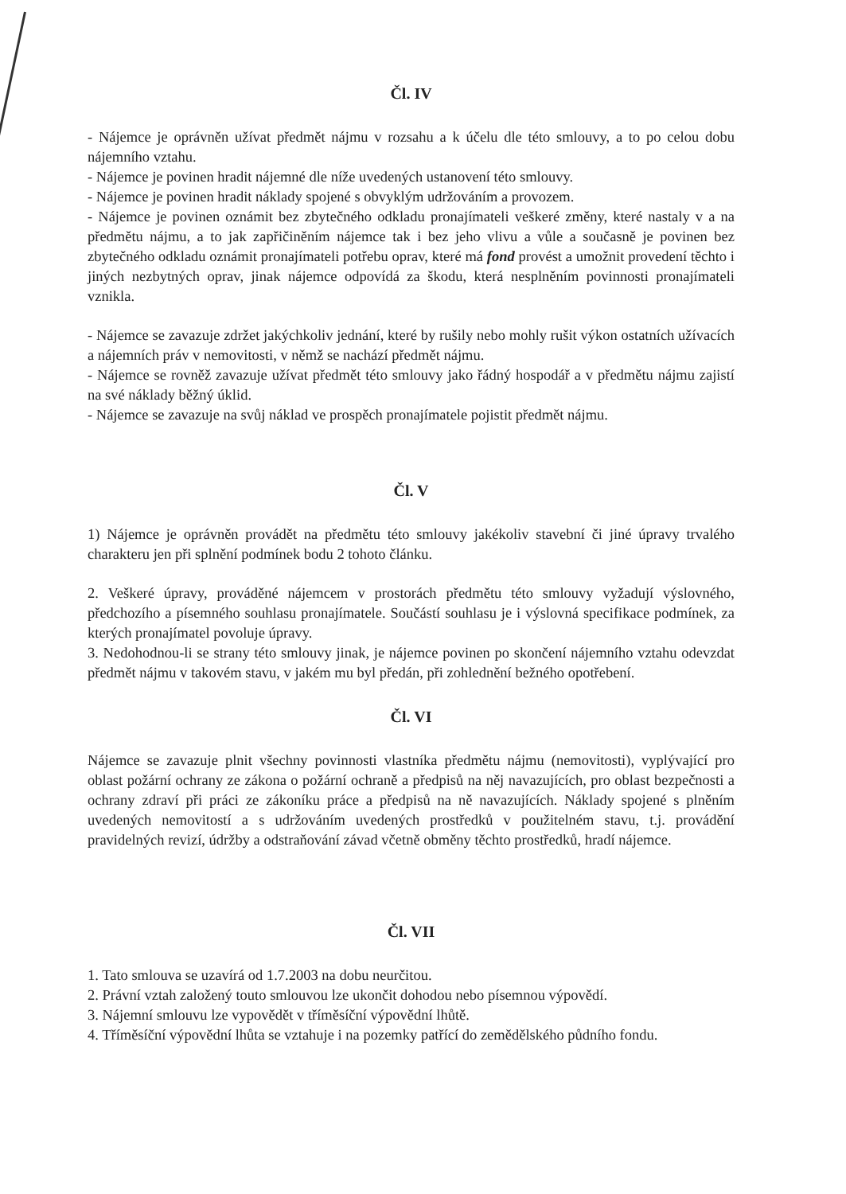Čl. IV
- Nájemce je oprávněn užívat předmět nájmu v rozsahu a k účelu dle této smlouvy, a to po celou dobu nájemního vztahu.
- Nájemce je povinen hradit nájemné dle níže uvedených ustanovení této smlouvy.
- Nájemce je povinen hradit náklady spojené s obvyklým udržováním a provozem.
- Nájemce je povinen oznámit bez zbytečného odkladu pronajímateli veškeré změny, které nastaly v a na předmětu nájmu, a to jak zapřičiněním nájemce tak i bez jeho vlivu a vůle a současně je povinen bez zbytečného odkladu oznámit pronajímateli potřebu oprav, které má fond provést a umožnit provedení těchto i jiných nezbytných oprav, jinak nájemce odpovídá za škodu, která nesplněním povinnosti pronajímateli vznikla.
- Nájemce se zavazuje zdržet jakýchkoliv jednání, které by rušily nebo mohly rušit výkon ostatních užívacích a nájemních práv v nemovitosti, v němž se nachází předmět nájmu.
- Nájemce se rovněž zavazuje užívat předmět této smlouvy jako řádný hospodář a v předmětu nájmu zajistí na své náklady běžný úklid.
- Nájemce se zavazuje na svůj náklad ve prospěch pronajímatele pojistit předmět nájmu.
Čl. V
1) Nájemce je oprávněn provádět na předmětu této smlouvy jakékoliv stavební či jiné úpravy trvalého charakteru jen při splnění podmínek bodu 2 tohoto článku.
2. Veškeré úpravy, prováděné nájemcem v prostorách předmětu této smlouvy vyžadují výslovného, předchozího a písemného souhlasu pronajímatele. Součástí souhlasu je i výslovná specifikace podmínek, za kterých pronajímatel povoluje úpravy.
3. Nedohodnou-li se strany této smlouvy jinak, je nájemce povinen po skončení nájemního vztahu odevzdat předmět nájmu v takovém stavu, v jakém mu byl předán, při zohlednění bežného opotřebení.
Čl. VI
Nájemce se zavazuje plnit všechny povinnosti vlastníka předmětu nájmu (nemovitosti), vyplývající pro oblast požární ochrany ze zákona o požární ochraně a předpisů na něj navazujících, pro oblast bezpečnosti a ochrany zdraví při práci ze zákoníku práce a předpisů na ně navazujících. Náklady spojené s plněním uvedených nemovitostí a s udržováním uvedených prostředků v použitelném stavu, t.j. provádění pravidelných revizí, údržby a odstraňování závad včetně obměny těchto prostředků, hradí nájemce.
Čl. VII
1. Tato smlouva se uzavírá od 1.7.2003 na dobu neurčitou.
2. Právní vztah založený touto smlouvou lze ukončit dohodou nebo písemnou výpovědí.
3. Nájemní smlouvu lze vypovědět v tříměsíční výpovědní lhůtě.
4. Tříměsíční výpovědní lhůta se vztahuje i na pozemky patřící do zemědělského půdního fondu.